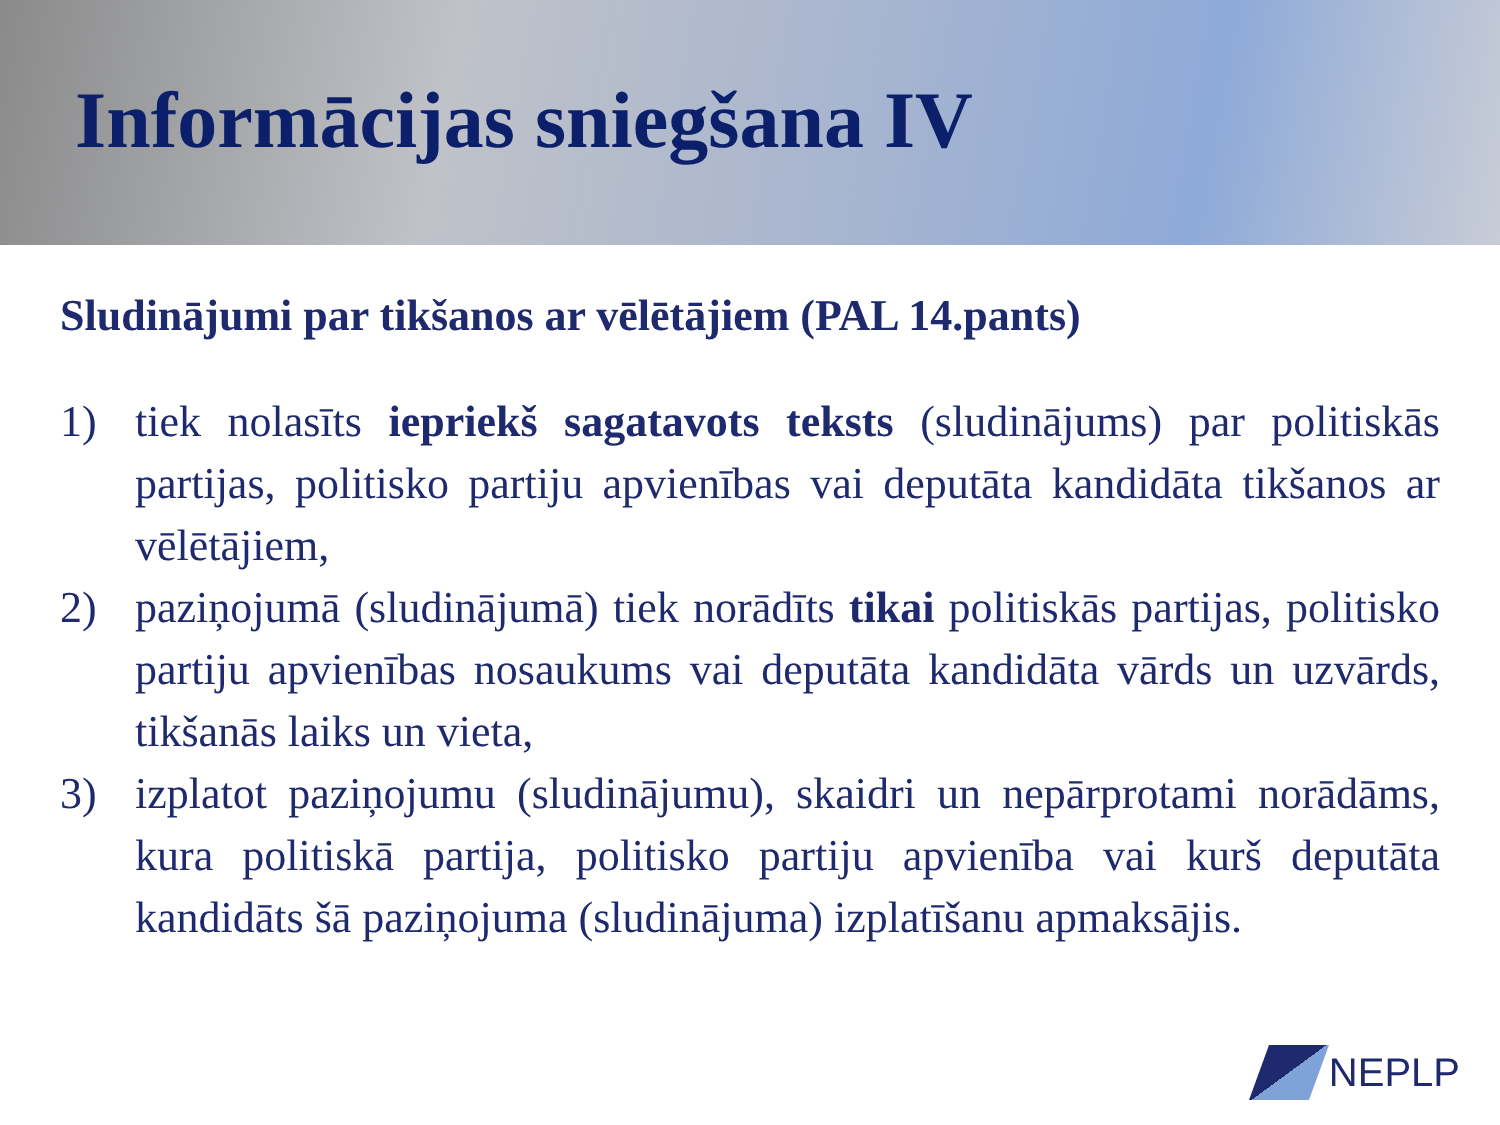Informācijas sniegšana IV
Sludinājumi par tikšanos ar vēlētājiem (PAL 14.pants)
1) tiek nolasīts iepriekš sagatavots teksts (sludinājums) par politiskās partijas, politisko partiju apvienības vai deputāta kandidāta tikšanos ar vēlētājiem,
2) paziņojumā (sludinājumā) tiek norādīts tikai politiskās partijas, politisko partiju apvienības nosaukums vai deputāta kandidāta vārds un uzvārds, tikšanās laiks un vieta,
3) izplatot paziņojumu (sludinājumu), skaidri un nepārprotami norādāms, kura politiskā partija, politisko partiju apvienība vai kurš deputāta kandidāts šā paziņojuma (sludinājuma) izplatīšanu apmaksājis.
NEPLP